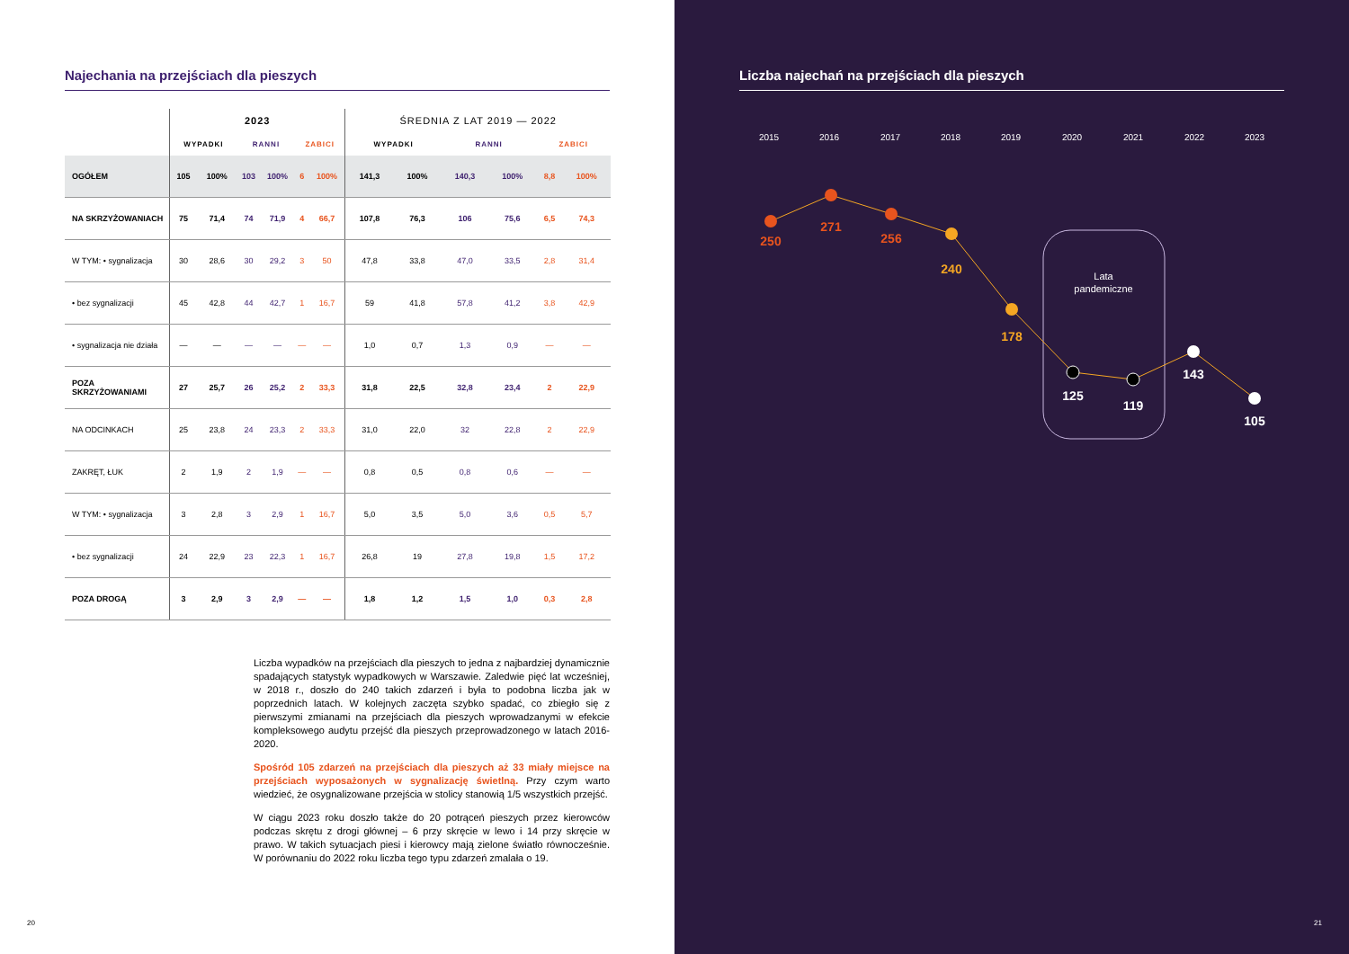Najechania na przejściach dla pieszych
| | 2023 | | | | | | ŚREDNIA Z LAT 2019 — 2022 | | | | | |
| --- | --- | --- | --- | --- | --- | --- | --- | --- | --- | --- | --- | --- |
| | WYPADKI | | RANNI | | ZABICI | | WYPADKI | | RANNI | | ZABICI | |
| OGÓŁEM | 105 | 100% | 103 | 100% | 6 | 100% | 141,3 | 100% | 140,3 | 100% | 8,8 | 100% |
| NA SKRZYŻOWANIACH | 75 | 71,4 | 74 | 71,9 | 4 | 66,7 | 107,8 | 76,3 | 106 | 75,6 | 6,5 | 74,3 |
| W TYM: • sygnalizacja | 30 | 28,6 | 30 | 29,2 | 3 | 50 | 47,8 | 33,8 | 47,0 | 33,5 | 2,8 | 31,4 |
| • bez sygnalizacji | 45 | 42,8 | 44 | 42,7 | 1 | 16,7 | 59 | 41,8 | 57,8 | 41,2 | 3,8 | 42,9 |
| • sygnalizacja nie działa | — | — | — | — | — | — | 1,0 | 0,7 | 1,3 | 0,9 | — | — |
| POZA SKRZYŻOWANIAMI | 27 | 25,7 | 26 | 25,2 | 2 | 33,3 | 31,8 | 22,5 | 32,8 | 23,4 | 2 | 22,9 |
| NA ODCINKACH | 25 | 23,8 | 24 | 23,3 | 2 | 33,3 | 31,0 | 22,0 | 32 | 22,8 | 2 | 22,9 |
| ZAKRĘT, ŁUK | 2 | 1,9 | 2 | 1,9 | — | — | 0,8 | 0,5 | 0,8 | 0,6 | — | — |
| W TYM: • sygnalizacja | 3 | 2,8 | 3 | 2,9 | 1 | 16,7 | 5,0 | 3,5 | 5,0 | 3,6 | 0,5 | 5,7 |
| • bez sygnalizacji | 24 | 22,9 | 23 | 22,3 | 1 | 16,7 | 26,8 | 19 | 27,8 | 19,8 | 1,5 | 17,2 |
| POZA DROGĄ | 3 | 2,9 | 3 | 2,9 | — | — | 1,8 | 1,2 | 1,5 | 1,0 | 0,3 | 2,8 |
Liczba wypadków na przejściach dla pieszych to jedna z najbardziej dynamicznie spadających statystyk wypadkowych w Warszawie. Zaledwie pięć lat wcześniej, w 2018 r., doszło do 240 takich zdarzeń i była to podobna liczba jak w poprzednich latach. W kolejnych zaczęta szybko spadać, co zbiegło się z pierwszymi zmianami na przejściach dla pieszych wprowadzanymi w efekcie kompleksowego audytu przejść dla pieszych przeprowadzonego w latach 2016-2020.
Spośród 105 zdarzeń na przejściach dla pieszych aż 33 miały miejsce na przejściach wyposażonych w sygnalizację świetlną. Przy czym warto wiedzieć, że osygnalizowane przejścia w stolicy stanowią 1/5 wszystkich przejść.
W ciągu 2023 roku doszło także do 20 potrąceń pieszych przez kierowców podczas skrętu z drogi głównej – 6 przy skręcie w lewo i 14 przy skręcie w prawo. W takich sytuacjach piesi i kierowcy mają zielone światło równocześnie. W porównaniu do 2022 roku liczba tego typu zdarzeń zmalała o 19.
20
Liczba najechań na przejściach dla pieszych
2015
2016
2017
2018
2019
2020
2021
2022
2023
Lata
pandemiczne
250
271
256
240
178
125
119
143
105
21